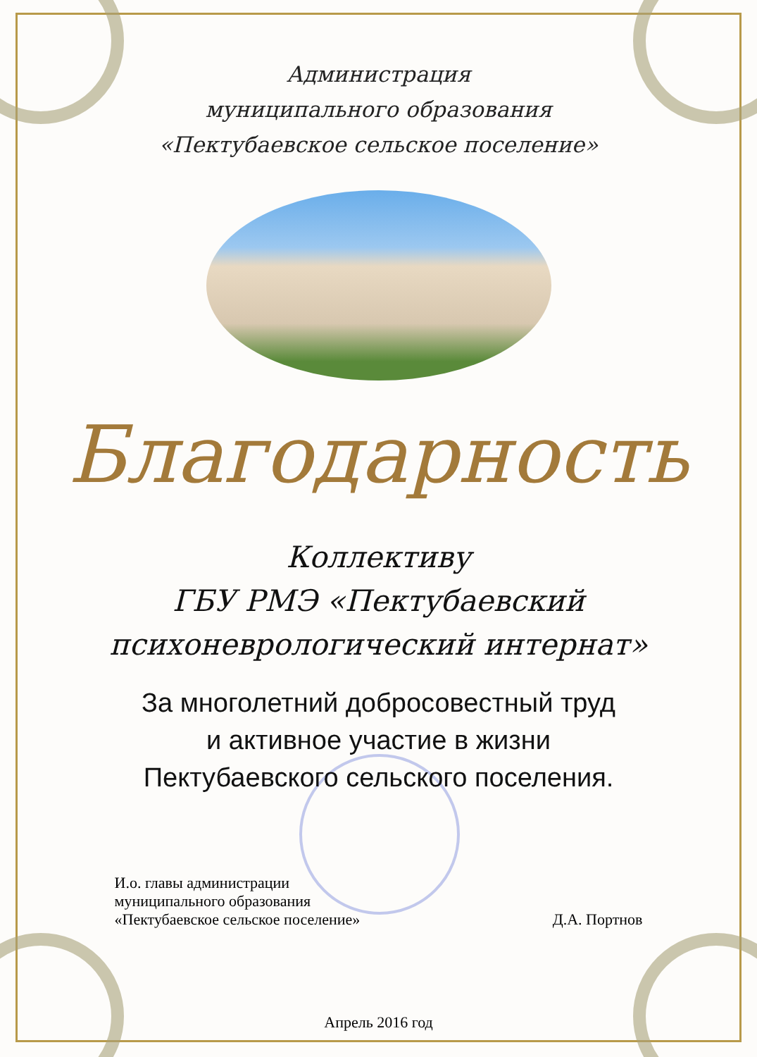Администрация
муниципального образования
«Пектубаевское сельское поселение»
Благодарность
Коллективу
ГБУ РМЭ «Пектубаевский
психоневрологический интернат»
За многолетний добросовестный труд
и активное участие в жизни
Пектубаевского сельского поселения.
И.о. главы администрации
муниципального образования
«Пектубаевское сельское поселение»
Д.А. Портнов
Апрель 2016 год